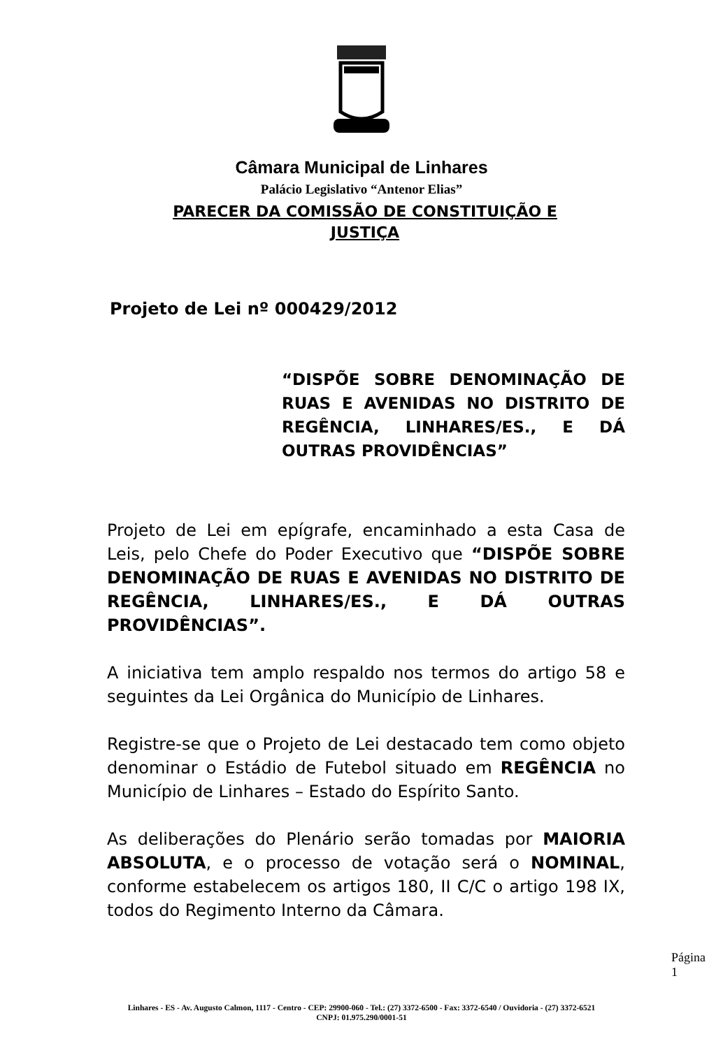Câmara Municipal de Linhares
Palácio Legislativo “Antenor Elias”
PARECER DA COMISSÃO DE CONSTITUIÇÃO E JUSTIÇA
Projeto de Lei nº 000429/2012
“DISPÕE SOBRE DENOMINAÇÃO DE RUAS E AVENIDAS NO DISTRITO DE REGÊNCIA, LINHARES/ES., E DÁ OUTRAS PROVIDÊNCIAS”
Projeto de Lei em epígrafe, encaminhado a esta Casa de Leis, pelo Chefe do Poder Executivo que “DISPÕE SOBRE DENOMINAÇÃO DE RUAS E AVENIDAS NO DISTRITO DE REGÊNCIA, LINHARES/ES., E DÁ OUTRAS PROVIDÊNCIAS”.
A iniciativa tem amplo respaldo nos termos do artigo 58 e seguintes da Lei Orgânica do Município de Linhares.
Registre-se que o Projeto de Lei destacado tem como objeto denominar o Estádio de Futebol situado em REGÊNCIA no Município de Linhares – Estado do Espírito Santo.
As deliberações do Plenário serão tomadas por MAIORIA ABSOLUTA, e o processo de votação será o NOMINAL, conforme estabelecem os artigos 180, II C/C o artigo 198 IX, todos do Regimento Interno da Câmara.
Página 1
Linhares - ES - Av. Augusto Calmon, 1117 - Centro - CEP: 29900-060 - Tel.: (27) 3372-6500 - Fax: 3372-6540 / Ouvidoria - (27) 3372-6521
CNPJ: 01.975.290/0001-51